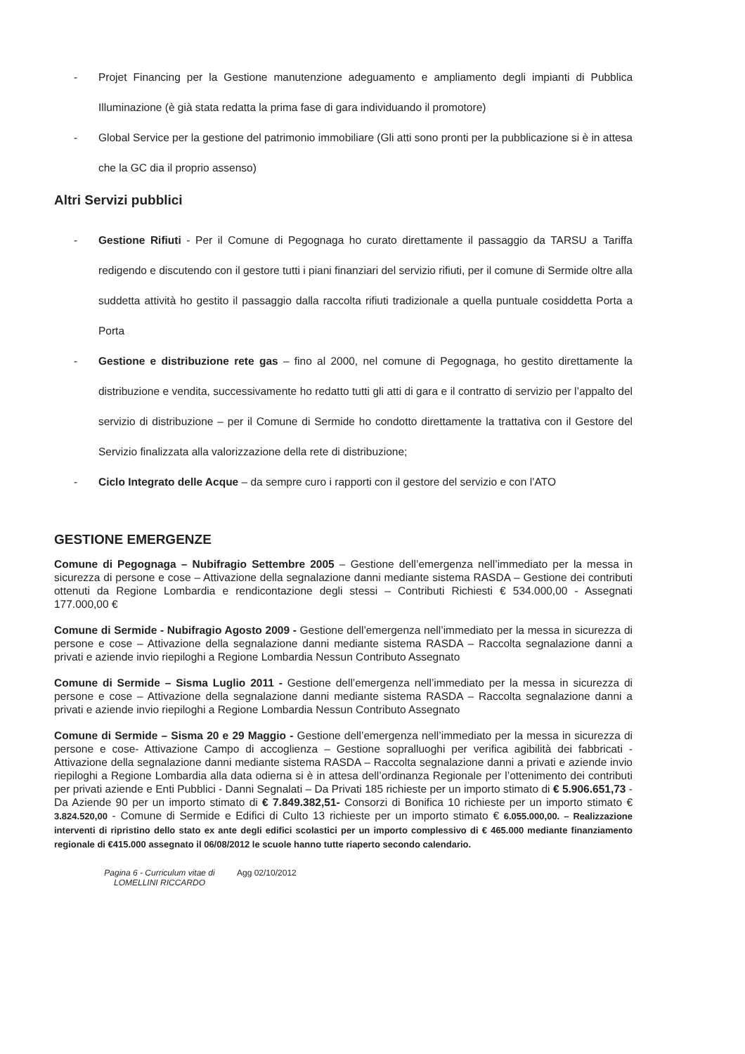- Projet Financing per la Gestione manutenzione adeguamento e ampliamento degli impianti di Pubblica Illuminazione (è già stata redatta la prima fase di gara individuando il promotore)
- Global Service per la gestione del patrimonio immobiliare (Gli atti sono pronti per la pubblicazione si è in attesa che la GC dia il proprio assenso)
Altri Servizi pubblici
- Gestione Rifiuti - Per il Comune di Pegognaga ho curato direttamente il passaggio da TARSU a Tariffa redigendo e discutendo con il gestore tutti i piani finanziari del servizio rifiuti, per il comune di Sermide oltre alla suddetta attività ho gestito il passaggio dalla raccolta rifiuti tradizionale a quella puntuale cosiddetta Porta a Porta
- Gestione e distribuzione rete gas – fino al 2000, nel comune di Pegognaga, ho gestito direttamente la distribuzione e vendita, successivamente ho redatto tutti gli atti di gara e il contratto di servizio per l’appalto del servizio di distribuzione – per il Comune di Sermide ho condotto direttamente la trattativa con il Gestore del Servizio finalizzata alla valorizzazione della rete di distribuzione;
- Ciclo Integrato delle Acque – da sempre curo i rapporti con il gestore del servizio e con l’ATO
GESTIONE EMERGENZE
Comune di Pegognaga – Nubifragio Settembre 2005 – Gestione dell’emergenza nell’immediato per la messa in sicurezza di persone e cose – Attivazione della segnalazione danni mediante sistema RASDA – Gestione dei contributi ottenuti da Regione Lombardia e rendicontazione degli stessi – Contributi Richiesti € 534.000,00 - Assegnati 177.000,00 €
Comune di Sermide - Nubifragio Agosto 2009 - Gestione dell’emergenza nell’immediato per la messa in sicurezza di persone e cose – Attivazione della segnalazione danni mediante sistema RASDA – Raccolta segnalazione danni a privati e aziende invio riepiloghi a Regione Lombardia Nessun Contributo Assegnato
Comune di Sermide – Sisma Luglio 2011 - Gestione dell’emergenza nell’immediato per la messa in sicurezza di persone e cose – Attivazione della segnalazione danni mediante sistema RASDA – Raccolta segnalazione danni a privati e aziende invio riepiloghi a Regione Lombardia Nessun Contributo Assegnato
Comune di Sermide – Sisma 20 e 29 Maggio - Gestione dell’emergenza nell’immediato per la messa in sicurezza di persone e cose- Attivazione Campo di accoglienza – Gestione sopralluoghi per verifica agibilità dei fabbricati - Attivazione della segnalazione danni mediante sistema RASDA – Raccolta segnalazione danni a privati e aziende invio riepiloghi a Regione Lombardia alla data odierna si è in attesa dell’ordinanza Regionale per l’ottenimento dei contributi per privati aziende e Enti Pubblici - Danni Segnalati – Da Privati 185 richieste per un importo stimato di € 5.906.651,73 - Da Aziende 90 per un importo stimato di € 7.849.382,51- Consorzi di Bonifica 10 richieste per un importo stimato € 3.824.520,00 - Comune di Sermide e Edifici di Culto 13 richieste per un importo stimato € 6.055.000,00. – Realizzazione interventi di ripristino dello stato ex ante degli edifici scolastici per un importo complessivo di € 465.000 mediante finanziamento regionale di €415.000 assegnato il 06/08/2012 le scuole hanno tutte riaperto secondo calendario.
Pagina 6 - Curriculum vitae di LOMELLINI RICCARDO
Agg 02/10/2012